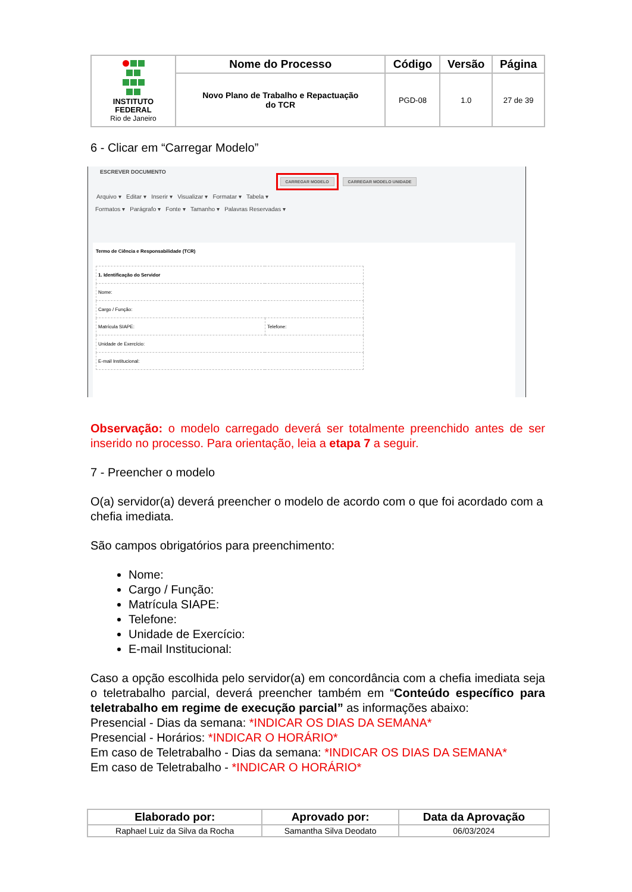| INSTITUTO FEDERAL Rio de Janeiro | Nome do Processo | Código | Versão | Página |
| | Novo Plano de Trabalho e Repactuação do TCR | PGD-08 | 1.0 | 27 de 39 |
6 - Clicar em “Carregar Modelo”
ESCREVER DOCUMENTO
CARREGAR MODELO CARREGAR MODELO UNIDADE
Arquivo ▾ Editar ▾ Inserir ▾ Visualizar ▾ Formatar ▾ Tabela ▾
Formatos ▾ Parágrafo ▾ Fonte ▾ Tamanho ▾ Palavras Reservadas ▾
Termo de Ciência e Responsabilidade (TCR)
| 1. Identificação do Servidor | |
| Nome: | |
| Cargo / Função: | |
| Matrícula SIAPE: | Telefone: |
| Unidade de Exercício: | |
| E-mail Institucional: | |
Observação: o modelo carregado deverá ser totalmente preenchido antes de ser inserido no processo. Para orientação, leia a etapa 7 a seguir.
7 - Preencher o modelo
O(a) servidor(a) deverá preencher o modelo de acordo com o que foi acordado com a chefia imediata.
São campos obrigatórios para preenchimento:
Nome:
Cargo / Função:
Matrícula SIAPE:
Telefone:
Unidade de Exercício:
E-mail Institucional:
Caso a opção escolhida pelo servidor(a) em concordância com a chefia imediata seja o teletrabalho parcial, deverá preencher também em “Conteúdo específico para teletrabalho em regime de execução parcial” as informações abaixo:
Presencial - Dias da semana: *INDICAR OS DIAS DA SEMANA*
Presencial - Horários: *INDICAR O HORÁRIO*
Em caso de Teletrabalho - Dias da semana: *INDICAR OS DIAS DA SEMANA*
Em caso de Teletrabalho - *INDICAR O HORÁRIO*
| Elaborado por: | Aprovado por: | Data da Aprovação |
| --- | --- | --- |
| Raphael Luiz da Silva da Rocha | Samantha Silva Deodato | 06/03/2024 |